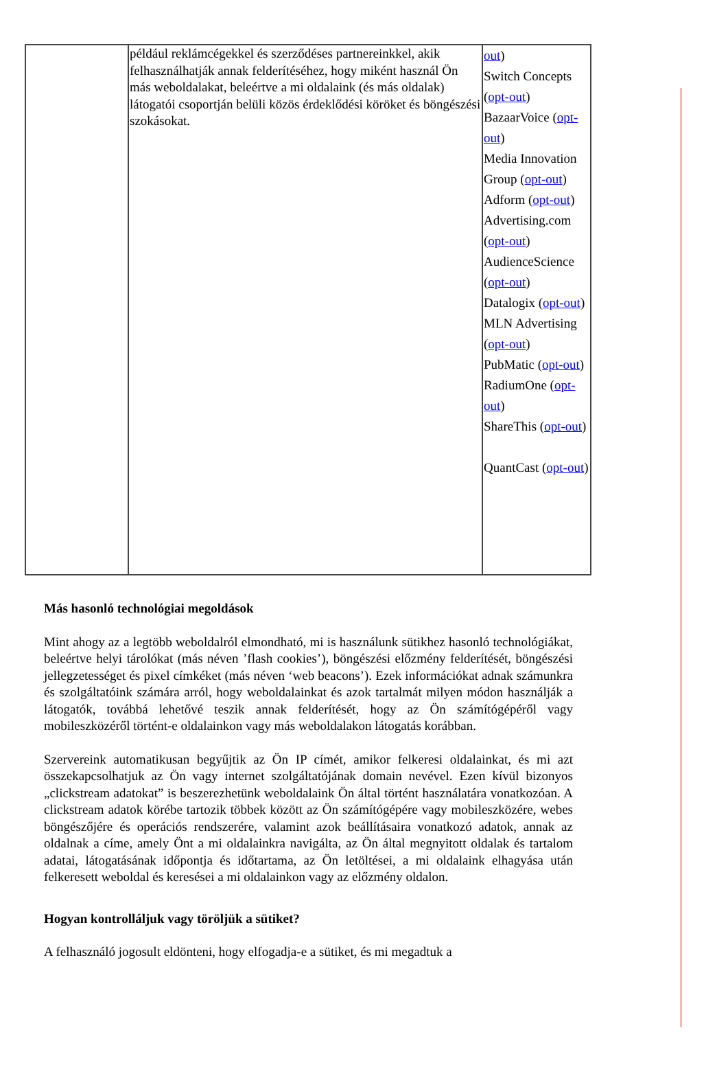| | például reklámcégekkel és szerződéses partnereinkkel, akik felhasználhatják annak felderítéséhez, hogy miként használ Ön más weboldalakat, beleértve a mi oldalaink (és más oldalak) látogatói csoportján belüli közös érdeklődési köröket és böngészési szokásokat. | out ) Switch Concepts ( opt-out ) BazaarVoice ( opt-out ) Media Innovation Group ( opt-out ) Adform ( opt-out ) Advertising.com ( opt-out ) AudienceScience ( opt-out ) Datalogix ( opt-out ) MLN Advertising ( opt-out ) PubMatic ( opt-out ) RadiumOne ( opt-out ) ShareThis ( opt-out ) QuantCast ( opt-out ) |
Más hasonló technológiai megoldások
Mint ahogy az a legtöbb weboldalról elmondható, mi is használunk sütikhez hasonló technológiákat, beleértve helyi tárolókat (más néven ’flash cookies’), böngészési előzmény felderítését, böngészési jellegzetességet és pixel címkéket (más néven ‘web beacons’). Ezek információkat adnak számunkra és szolgáltatóink számára arról, hogy weboldalainkat és azok tartalmát milyen módon használják a látogatók, továbbá lehetővé teszik annak felderítését, hogy az Ön számítógépéről vagy mobileszközéről történt-e oldalainkon vagy más weboldalakon látogatás korábban.
Szervereink automatikusan begyűjtik az Ön IP címét, amikor felkeresi oldalainkat, és mi azt összekapcsolhatjuk az Ön vagy internet szolgáltatójának domain nevével. Ezen kívül bizonyos „clickstream adatokat” is beszerezhetünk weboldalaink Ön által történt használatára vonatkozóan. A clickstream adatok körébe tartozik többek között az Ön számítógépére vagy mobileszközére, webes böngészőjére és operációs rendszerére, valamint azok beállításaira vonatkozó adatok, annak az oldalnak a címe, amely Önt a mi oldalainkra navigálta, az Ön által megnyitott oldalak és tartalom adatai, látogatásának időpontja és időtartama, az Ön letöltései, a mi oldalaink elhagyása után felkeresett weboldal és keresései a mi oldalainkon vagy az előzmény oldalon.
Hogyan kontrolláljuk vagy töröljük a sütiket?
A felhasználó jogosult eldönteni, hogy elfogadja-e a sütiket, és mi megadtuk a